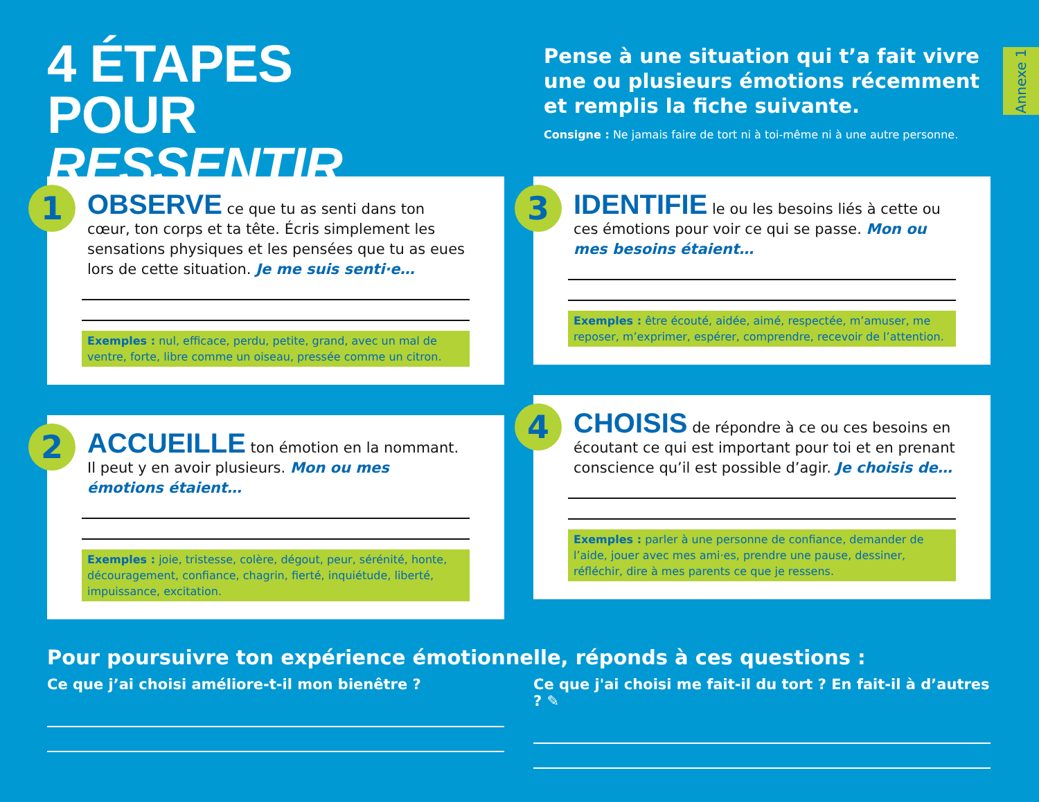Annexe 1
4 ÉTAPES
POUR RESSENTIR
Pense à une situation qui t’a fait vivre une ou plusieurs émotions récemment et remplis la fiche suivante.
Consigne : Ne jamais faire de tort ni à toi-même ni à une autre personne.
1
OBSERVE ce que tu as senti dans ton cœur, ton corps et ta tête. Écris simplement les sensations physiques et les pensées que tu as eues lors de cette situation. Je me suis senti·e…
Exemples : nul, efficace, perdu, petite, grand, avec un mal de ventre, forte, libre comme un oiseau, pressée comme un citron.
2
ACCUEILLE ton émotion en la nommant. Il peut y en avoir plusieurs. Mon ou mes émotions étaient…
Exemples : joie, tristesse, colère, dégout, peur, sérénité, honte, découragement, confiance, chagrin, fierté, inquiétude, liberté, impuissance, excitation.
3
IDENTIFIE le ou les besoins liés à cette ou ces émotions pour voir ce qui se passe. Mon ou mes besoins étaient…
Exemples : être écouté, aidée, aimé, respectée, m’amuser, me reposer, m’exprimer, espérer, comprendre, recevoir de l’attention.
4
CHOISIS de répondre à ce ou ces besoins en écoutant ce qui est important pour toi et en prenant conscience qu’il est possible d’agir. Je choisis de…
Exemples : parler à une personne de confiance, demander de l’aide, jouer avec mes ami·es, prendre une pause, dessiner, réfléchir, dire à mes parents ce que je ressens.
Pour poursuivre ton expérience émotionnelle, réponds à ces questions :
Ce que j’ai choisi améliore-t-il mon bienêtre ?
Ce que j'ai choisi me fait-il du tort ? En fait-il à d’autres ? ✎